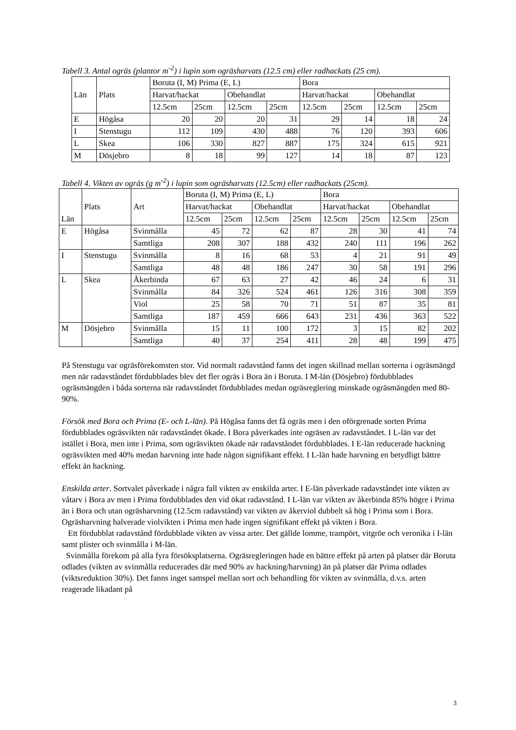Tabell 3. Antal ogräs (plantor m<sup>-2</sup>) i lupin som ogräsharvats (12.5 cm) eller radhackats (25 cm).
| Län | Plats | Boruta (I, M) Prima (E, L) | | | | Bora | | | |
| --- | --- | --- | --- | --- | --- | --- | --- | --- | --- |
| | | Harvat/hackat | | Obehandlat | | Harvat/hackat | | Obehandlat | |
| | | 12.5cm | 25cm | 12.5cm | 25cm | 12.5cm | 25cm | 12.5cm | 25cm |
| E | Högåsa | 20 | 20 | 20 | 31 | 29 | 14 | 18 | 24 |
| I | Stenstugu | 112 | 109 | 430 | 488 | 76 | 120 | 393 | 606 |
| L | Skea | 106 | 330 | 827 | 887 | 175 | 324 | 615 | 921 |
| M | Dösjebro | 8 | 18 | 99 | 127 | 14 | 18 | 87 | 123 |
Tabell 4. Vikten av ogräs (g m<sup>-2</sup>) i lupin som ogräsharvats (12.5cm) eller radhackats (25cm).
| Län | Plats | Art | Boruta (I, M) Prima (E, L) | | | | Bora | | | |
| --- | --- | --- | --- | --- | --- | --- | --- | --- | --- | --- |
| | | | Harvat/hackat | | Obehandlat | | Harvat/hackat | | Obehandlat | |
| | | | 12.5cm | 25cm | 12.5cm | 25cm | 12.5cm | 25cm | 12.5cm | 25cm |
| E | Högåsa | Svinmålla | 45 | 72 | 62 | 87 | 28 | 30 | 41 | 74 |
| | | Samtliga | 208 | 307 | 188 | 432 | 240 | 111 | 196 | 262 |
| I | Stenstugu | Svinmålla | 8 | 16 | 68 | 53 | 4 | 21 | 91 | 49 |
| | | Samtliga | 48 | 48 | 186 | 247 | 30 | 58 | 191 | 296 |
| L | Skea | Åkerbinda | 67 | 63 | 27 | 42 | 46 | 24 | 6 | 31 |
| | | Svinmålla | 84 | 326 | 524 | 461 | 126 | 316 | 308 | 359 |
| | | Viol | 25 | 58 | 70 | 71 | 51 | 87 | 35 | 81 |
| | | Samtliga | 187 | 459 | 666 | 643 | 231 | 436 | 363 | 522 |
| M | Dösjebro | Svinmålla | 15 | 11 | 100 | 172 | 3 | 15 | 82 | 202 |
| | | Samtliga | 40 | 37 | 254 | 411 | 28 | 48 | 199 | 475 |
På Stenstugu var ogräsförekomsten stor. Vid normalt radavstånd fanns det ingen skillnad mellan sorterna i ogräsmängd men när radavståndet fördubblades blev det fler ogräs i Bora än i Boruta. I M-län (Dösjebro) fördubblades ogräsmängden i båda sorterna när radavståndet fördubblades medan ogräsreglering minskade ogräsmängden med 80-90%.
Försök med Bora och Prima (E- och L-län). På Högåsa fanns det få ogräs men i den oförgrenade sorten Prima fördubblades ogräsvikten när radavståndet ökade. I Bora påverkades inte ogräsen av radavståndet. I L-län var det istället i Bora, men inte i Prima, som ogräsvikten ökade när radavståndet fördubblades. I E-län reducerade hackning ogräsvikten med 40% medan harvning inte hade någon signifikant effekt. I L-län hade harvning en betydligt bättre effekt än hackning.
Enskilda arter. Sortvalet påverkade i några fall vikten av enskilda arter. I E-län påverkade radavståndet inte vikten av våtarv i Bora av men i Prima fördubblades den vid ökat radavstånd. I L-län var vikten av åkerbinda 85% högre i Prima än i Bora och utan ogräsharvning (12.5cm radavstånd) var vikten av åkerviol dubbelt så hög i Prima som i Bora. Ogräsharvning halverade violvikten i Prima men hade ingen signifikant effekt på vikten i Bora.
Ett fördubblat radavstånd fördubblade vikten av vissa arter. Det gällde lomme, trampört, vitgröe och veronika i I-län samt plister och svinmålla i M-län.
Svinmålla förekom på alla fyra försöksplatserna. Ogräsregleringen hade en bättre effekt på arten på platser där Boruta odlades (vikten av svinmålla reducerades där med 90% av hackning/harvning) än på platser där Prima odlades (viktsreduktion 30%). Det fanns inget samspel mellan sort och behandling för vikten av svinmålla, d.v.s. arten reagerade likadant på
3